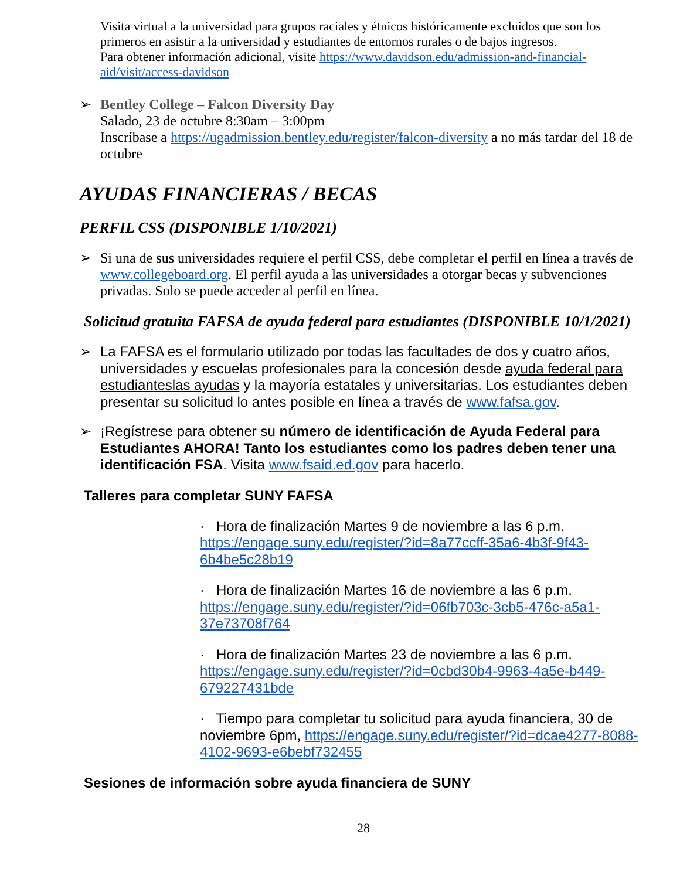Visita virtual a la universidad para grupos raciales y étnicos históricamente excluidos que son los primeros en asistir a la universidad y estudiantes de entornos rurales o de bajos ingresos.
Para obtener información adicional, visite https://www.davidson.edu/admission-and-financial-aid/visit/access-davidson
➢ Bentley College – Falcon Diversity Day
Salado, 23 de octubre 8:30am – 3:00pm
Inscríbase a https://ugadmission.bentley.edu/register/falcon-diversity a no más tardar del 18 de octubre
AYUDAS FINANCIERAS / BECAS
PERFIL CSS (DISPONIBLE 1/10/2021)
➢ Si una de sus universidades requiere el perfil CSS, debe completar el perfil en línea a través de www.collegeboard.org. El perfil ayuda a las universidades a otorgar becas y subvenciones privadas. Solo se puede acceder al perfil en línea.
Solicitud gratuita FAFSA de ayuda federal para estudiantes (DISPONIBLE 10/1/2021)
➢ La FAFSA es el formulario utilizado por todas las facultades de dos y cuatro años, universidades y escuelas profesionales para la concesión desde ayuda federal para estudianteslas ayudas y la mayoría estatales y universitarias. Los estudiantes deben presentar su solicitud lo antes posible en línea a través de www.fafsa.gov.
➢ ¡Regístrese para obtener su número de identificación de Ayuda Federal para Estudiantes AHORA! Tanto los estudiantes como los padres deben tener una identificación FSA. Visita www.fsaid.ed.gov para hacerlo.
Talleres para completar SUNY FAFSA
· Hora de finalización Martes 9 de noviembre a las 6 p.m. https://engage.suny.edu/register/?id=8a77ccff-35a6-4b3f-9f43-6b4be5c28b19
· Hora de finalización Martes 16 de noviembre a las 6 p.m. https://engage.suny.edu/register/?id=06fb703c-3cb5-476c-a5a1-37e73708f764
· Hora de finalización Martes 23 de noviembre a las 6 p.m. https://engage.suny.edu/register/?id=0cbd30b4-9963-4a5e-b449-679227431bde
· Tiempo para completar tu solicitud para ayuda financiera, 30 de noviembre 6pm, https://engage.suny.edu/register/?id=dcae4277-8088-4102-9693-e6bebf732455
Sesiones de información sobre ayuda financiera de SUNY
28